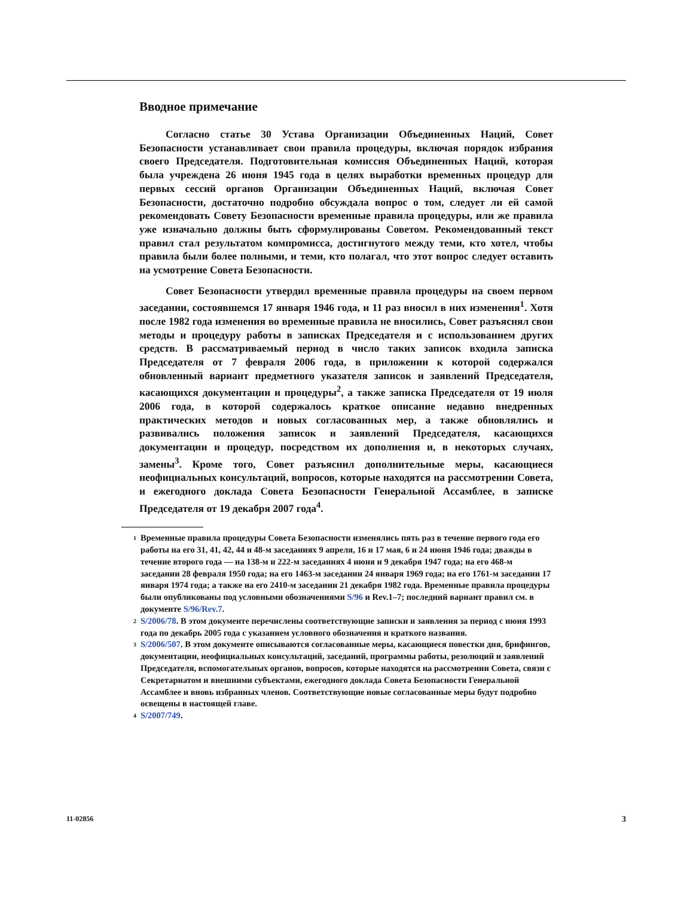Вводное примечание
Согласно статье 30 Устава Организации Объединенных Наций, Совет Безопасности устанавливает свои правила процедуры, включая порядок избрания своего Председателя. Подготовительная комиссия Объединенных Наций, которая была учреждена 26 июня 1945 года в целях выработки временных процедур для первых сессий органов Организации Объединенных Наций, включая Совет Безопасности, достаточно подробно обсуждала вопрос о том, следует ли ей самой рекомендовать Совету Безопасности временные правила процедуры, или же правила уже изначально должны быть сформулированы Советом. Рекомендованный текст правил стал результатом компромисса, достигнутого между теми, кто хотел, чтобы правила были более полными, и теми, кто полагал, что этот вопрос следует оставить на усмотрение Совета Безопасности.
Совет Безопасности утвердил временные правила процедуры на своем первом заседании, состоявшемся 17 января 1946 года, и 11 раз вносил в них изменения<sup>1</sup>. Хотя после 1982 года изменения во временные правила не вносились, Совет разъяснял свои методы и процедуру работы в записках Председателя и с использованием других средств. В рассматриваемый период в число таких записок входила записка Председателя от 7 февраля 2006 года, в приложении к которой содержался обновленный вариант предметного указателя записок и заявлений Председателя, касающихся документации и процедуры<sup>2</sup>, а также записка Председателя от 19 июля 2006 года, в которой содержалось краткое описание недавно внедренных практических методов и новых согласованных мер, а также обновлялись и развивались положения записок и заявлений Председателя, касающихся документации и процедур, посредством их дополнения и, в некоторых случаях, замены<sup>3</sup>. Кроме того, Совет разъяснил дополнительные меры, касающиеся неофициальных консультаций, вопросов, которые находятся на рассмотрении Совета, и ежегодного доклада Совета Безопасности Генеральной Ассамблее, в записке Председателя от 19 декабря 2007 года<sup>4</sup>.
<sup>1</sup> Временные правила процедуры Совета Безопасности изменялись пять раз в течение первого года его работы на его 31, 41, 42, 44 и 48-м заседаниях 9 апреля, 16 и 17 мая, 6 и 24 июня 1946 года; дважды в течение второго года — на 138-м и 222-м заседаниях 4 июня и 9 декабря 1947 года; на его 468-м заседании 28 февраля 1950 года; на его 1463-м заседании 24 января 1969 года; на его 1761-м заседании 17 января 1974 года; а также на его 2410-м заседании 21 декабря 1982 года. Временные правила процедуры были опубликованы под условными обозначениями S/96 и Rev.1–7; последний вариант правил см. в документе S/96/Rev.7.
<sup>2</sup> S/2006/78. В этом документе перечислены соответствующие записки и заявления за период с июня 1993 года по декабрь 2005 года с указанием условного обозначения и краткого названия.
<sup>3</sup> S/2006/507. В этом документе описываются согласованные меры, касающиеся повестки дня, брифингов, документации, неофициальных консультаций, заседаний, программы работы, резолюций и заявлений Председателя, вспомогательных органов, вопросов, которые находятся на рассмотрении Совета, связи с Секретариатом и внешними субъектами, ежегодного доклада Совета Безопасности Генеральной Ассамблее и вновь избранных членов. Соответствующие новые согласованные меры будут подробно освещены в настоящей главе.
<sup>4</sup> S/2007/749.
11-02856 3